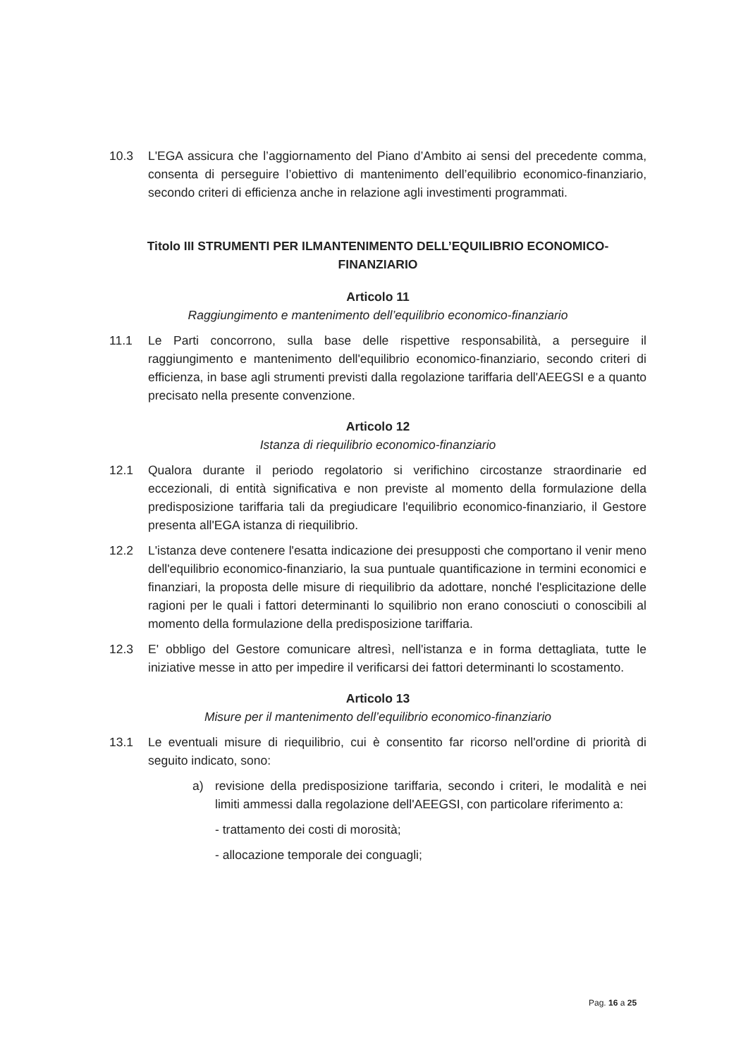10.3 L'EGA assicura che l’aggiornamento del Piano d’Ambito ai sensi del precedente comma, consenta di perseguire l’obiettivo di mantenimento dell’equilibrio economico-finanziario, secondo criteri di efficienza anche in relazione agli investimenti programmati.
Titolo III STRUMENTI PER ILMANTENIMENTO DELL’EQUILIBRIO ECONOMICO-FINANZIARIO
Articolo 11
Raggiungimento e mantenimento dell’equilibrio economico-finanziario
11.1 Le Parti concorrono, sulla base delle rispettive responsabilità, a perseguire il raggiungimento e mantenimento dell'equilibrio economico-finanziario, secondo criteri di efficienza, in base agli strumenti previsti dalla regolazione tariffaria dell'AEEGSI e a quanto precisato nella presente convenzione.
Articolo 12
Istanza di riequilibrio economico-finanziario
12.1 Qualora durante il periodo regolatorio si verifichino circostanze straordinarie ed eccezionali, di entità significativa e non previste al momento della formulazione della predisposizione tariffaria tali da pregiudicare l'equilibrio economico-finanziario, il Gestore presenta all'EGA istanza di riequilibrio.
12.2 L'istanza deve contenere l'esatta indicazione dei presupposti che comportano il venir meno dell'equilibrio economico-finanziario, la sua puntuale quantificazione in termini economici e finanziari, la proposta delle misure di riequilibrio da adottare, nonché l'esplicitazione delle ragioni per le quali i fattori determinanti lo squilibrio non erano conosciuti o conoscibili al momento della formulazione della predisposizione tariffaria.
12.3 E' obbligo del Gestore comunicare altresì, nell'istanza e in forma dettagliata, tutte le iniziative messe in atto per impedire il verificarsi dei fattori determinanti lo scostamento.
Articolo 13
Misure per il mantenimento dell’equilibrio economico-finanziario
13.1 Le eventuali misure di riequilibrio, cui è consentito far ricorso nell'ordine di priorità di seguito indicato, sono:
a) revisione della predisposizione tariffaria, secondo i criteri, le modalità e nei limiti ammessi dalla regolazione dell'AEEGSI, con particolare riferimento a:
- trattamento dei costi di morosità;
- allocazione temporale dei conguagli;
Pag. 16 a 25